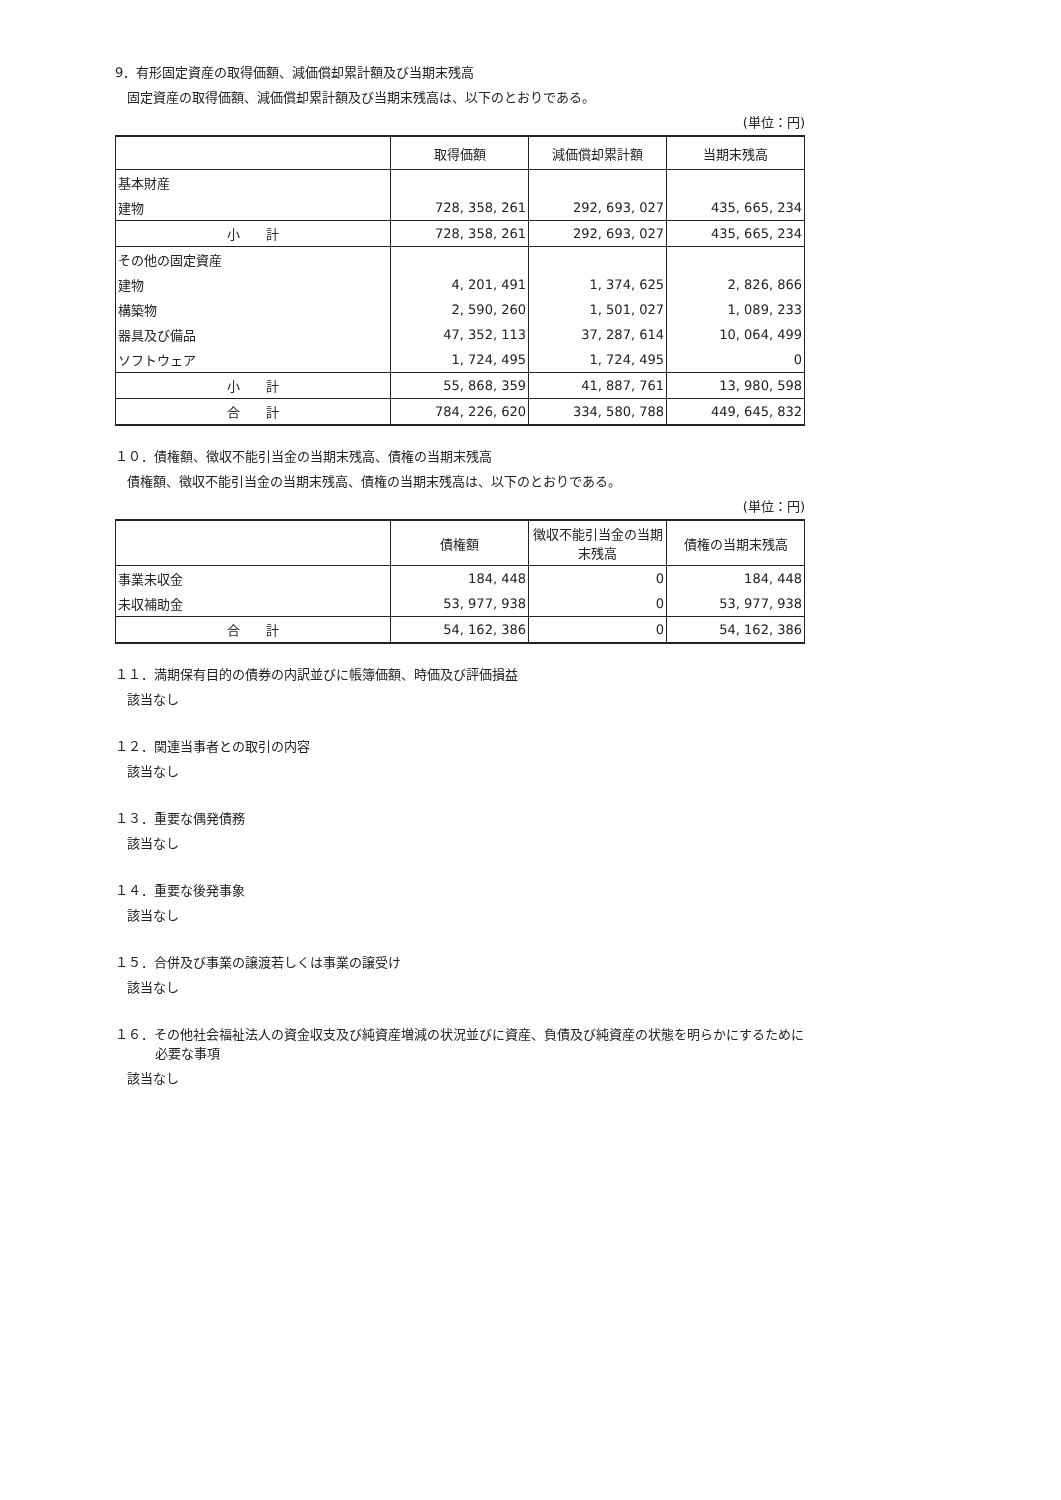9．有形固定資産の取得価額、減価償却累計額及び当期末残高
固定資産の取得価額、減価償却累計額及び当期末残高は、以下のとおりである。
(単位：円)
| | 取得価額 | 減価償却累計額 | 当期末残高 |
| --- | --- | --- | --- |
| 基本財産 | | | |
| 建物 | 728, 358, 261 | 292, 693, 027 | 435, 665, 234 |
| 小 計 | 728, 358, 261 | 292, 693, 027 | 435, 665, 234 |
| その他の固定資産 | | | |
| 建物 | 4, 201, 491 | 1, 374, 625 | 2, 826, 866 |
| 構築物 | 2, 590, 260 | 1, 501, 027 | 1, 089, 233 |
| 器具及び備品 | 47, 352, 113 | 37, 287, 614 | 10, 064, 499 |
| ソフトウェア | 1, 724, 495 | 1, 724, 495 | 0 |
| 小 計 | 55, 868, 359 | 41, 887, 761 | 13, 980, 598 |
| 合 計 | 784, 226, 620 | 334, 580, 788 | 449, 645, 832 |
１０．債権額、徴収不能引当金の当期末残高、債権の当期末残高
債権額、徴収不能引当金の当期末残高、債権の当期末残高は、以下のとおりである。
(単位：円)
| | 債権額 | 徴収不能引当金の当期末残高 | 債権の当期末残高 |
| --- | --- | --- | --- |
| 事業未収金 | 184, 448 | 0 | 184, 448 |
| 未収補助金 | 53, 977, 938 | 0 | 53, 977, 938 |
| 合 計 | 54, 162, 386 | 0 | 54, 162, 386 |
１１．満期保有目的の債券の内訳並びに帳簿価額、時価及び評価損益
該当なし
１２．関連当事者との取引の内容
該当なし
１３．重要な偶発債務
該当なし
１４．重要な後発事象
該当なし
１５．合併及び事業の譲渡若しくは事業の譲受け
該当なし
１６．その他社会福祉法人の資金収支及び純資産増減の状況並びに資産、負債及び純資産の状態を明らかにするために
必要な事項
該当なし